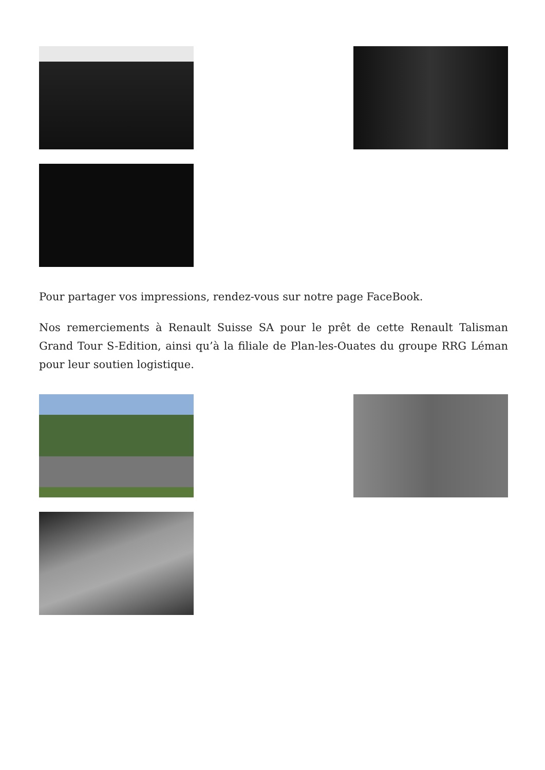Pour partager vos impressions, rendez-vous sur notre page FaceBook.
Nos remerciements à Renault Suisse SA pour le prêt de cette Renault Talisman Grand Tour S-Edition, ainsi qu’à la filiale de Plan-les-Ouates du groupe RRG Léman pour leur soutien logistique.